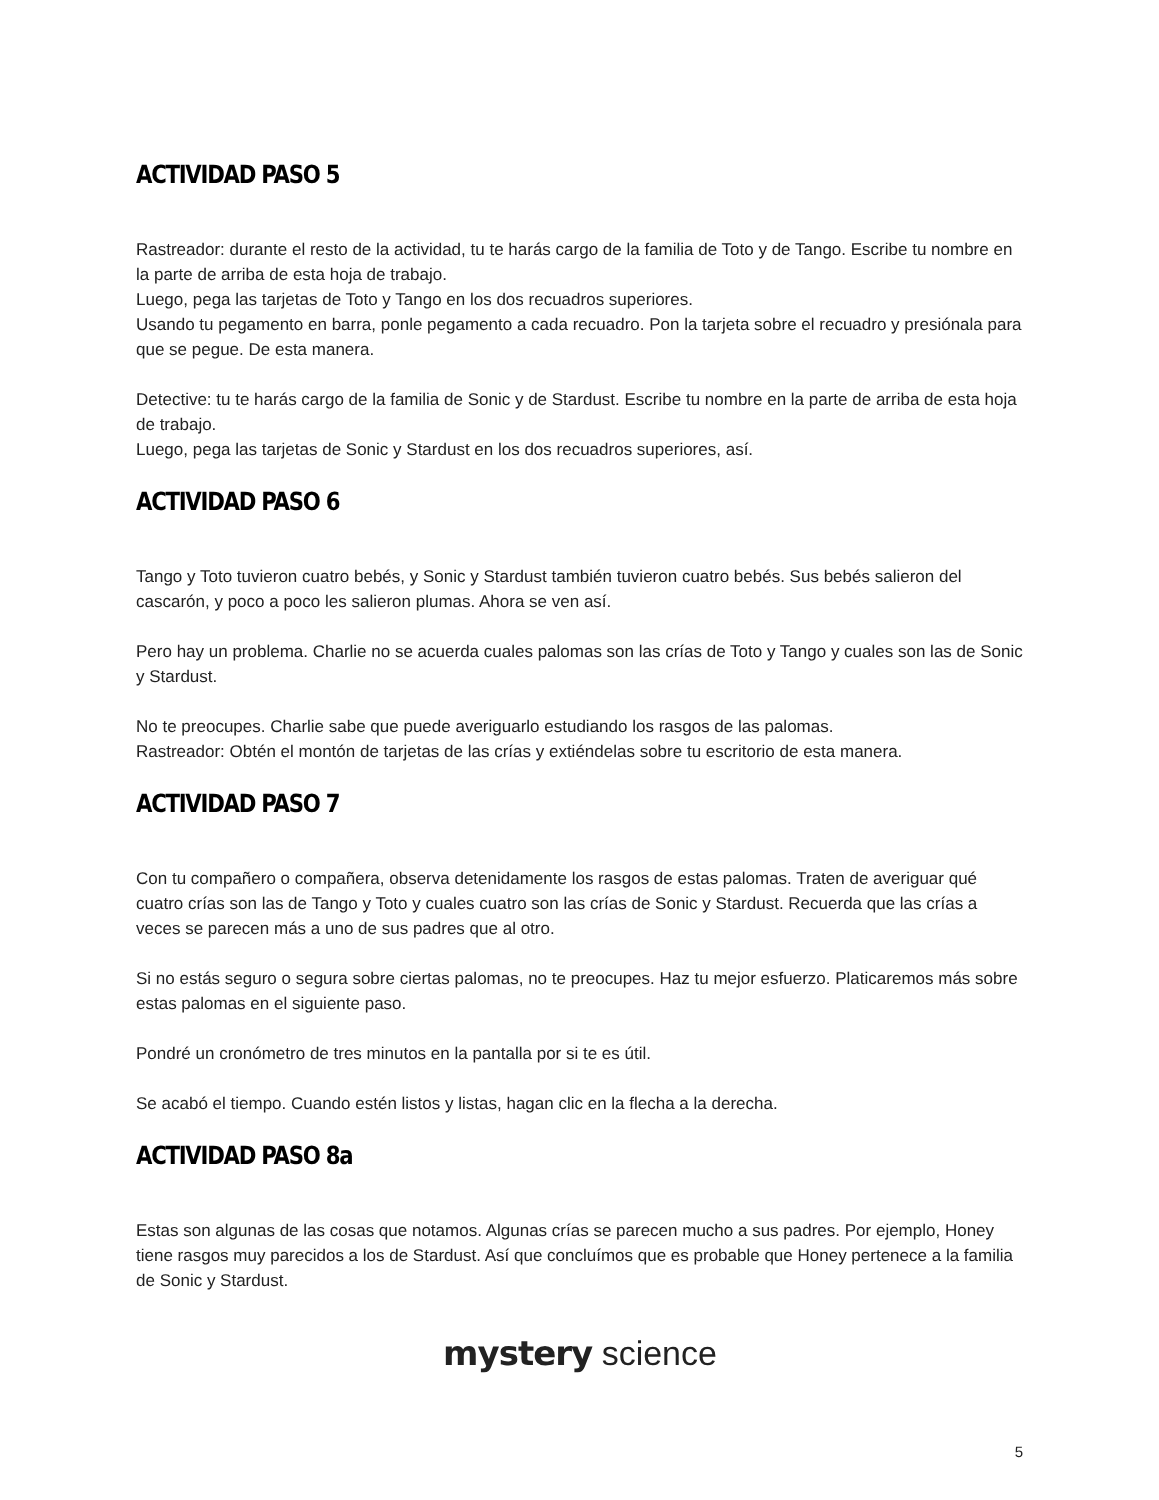ACTIVIDAD PASO 5
Rastreador: durante el resto de la actividad, tu te harás cargo de la familia de Toto y de Tango. Escribe tu nombre en la parte de arriba de esta hoja de trabajo.
Luego, pega las tarjetas de Toto y Tango en los dos recuadros superiores.
Usando tu pegamento en barra, ponle pegamento a cada recuadro. Pon la tarjeta sobre el recuadro y presiónala para que se pegue. De esta manera.
Detective: tu te harás cargo de la familia de Sonic y de Stardust. Escribe tu nombre en la parte de arriba de esta hoja de trabajo.
Luego, pega las tarjetas de Sonic y Stardust en los dos recuadros superiores, así.
ACTIVIDAD PASO 6
Tango y Toto tuvieron cuatro bebés, y Sonic y Stardust también tuvieron cuatro bebés. Sus bebés salieron del cascarón, y poco a poco les salieron plumas. Ahora se ven así.
Pero hay un problema. Charlie no se acuerda cuales palomas son las crías de Toto y Tango y cuales son las de Sonic y Stardust.
No te preocupes. Charlie sabe que puede averiguarlo estudiando los rasgos de las palomas.
Rastreador: Obtén el montón de tarjetas de las crías y extiéndelas sobre tu escritorio de esta manera.
ACTIVIDAD PASO 7
Con tu compañero o compañera, observa detenidamente los rasgos de estas palomas. Traten de averiguar qué cuatro crías son las de Tango y Toto y cuales cuatro son las crías de Sonic y Stardust. Recuerda que las crías a veces se parecen más a uno de sus padres que al otro.
Si no estás seguro o segura sobre ciertas palomas, no te preocupes. Haz tu mejor esfuerzo. Platicaremos más sobre estas palomas en el siguiente paso.
Pondré un cronómetro de tres minutos en la pantalla por si te es útil.
Se acabó el tiempo. Cuando estén listos y listas, hagan clic en la flecha a la derecha.
ACTIVIDAD PASO 8a
Estas son algunas de las cosas que notamos. Algunas crías se parecen mucho a sus padres. Por ejemplo, Honey tiene rasgos muy parecidos a los de Stardust. Así que concluímos que es probable que Honey pertenece a la familia de Sonic y Stardust.
mystery science
5